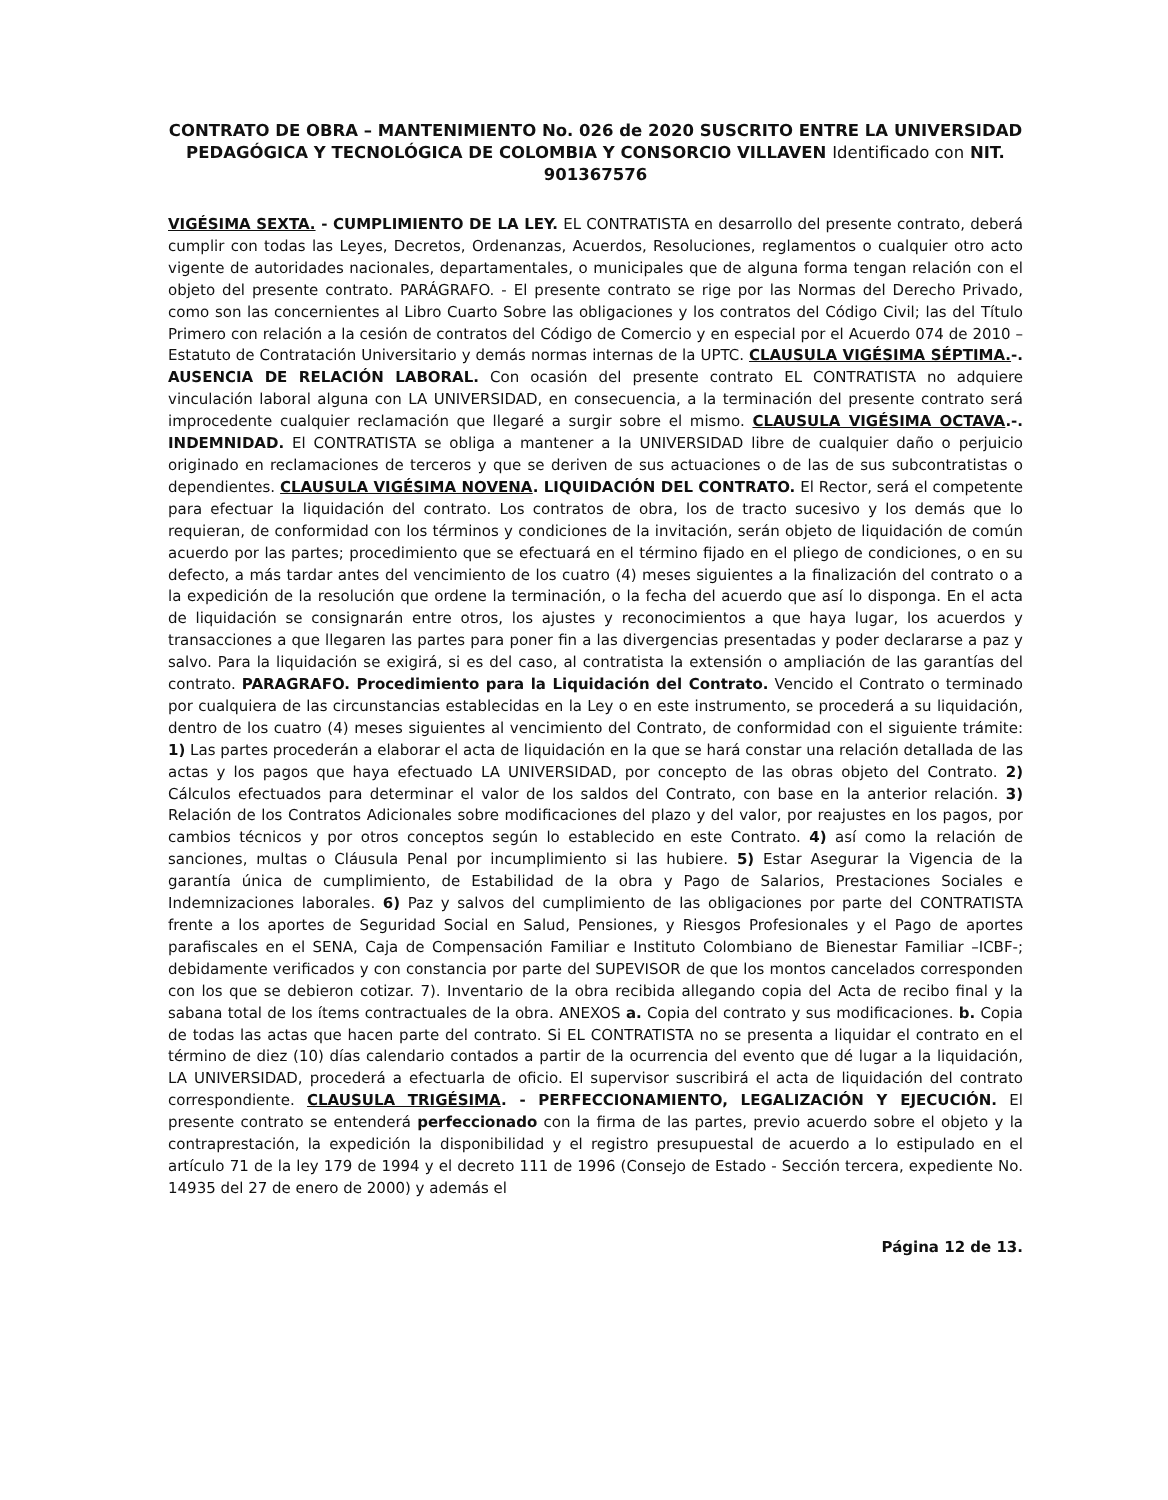CONTRATO DE OBRA – MANTENIMIENTO No. 026 de 2020 SUSCRITO ENTRE LA UNIVERSIDAD PEDAGÓGICA Y TECNOLÓGICA DE COLOMBIA Y CONSORCIO VILLAVEN Identificado con NIT. 901367576
VIGÉSIMA SEXTA. - CUMPLIMIENTO DE LA LEY. EL CONTRATISTA en desarrollo del presente contrato, deberá cumplir con todas las Leyes, Decretos, Ordenanzas, Acuerdos, Resoluciones, reglamentos o cualquier otro acto vigente de autoridades nacionales, departamentales, o municipales que de alguna forma tengan relación con el objeto del presente contrato. PARÁGRAFO. - El presente contrato se rige por las Normas del Derecho Privado, como son las concernientes al Libro Cuarto Sobre las obligaciones y los contratos del Código Civil; las del Título Primero con relación a la cesión de contratos del Código de Comercio y en especial por el Acuerdo 074 de 2010 – Estatuto de Contratación Universitario y demás normas internas de la UPTC. CLAUSULA VIGÉSIMA SÉPTIMA.-. AUSENCIA DE RELACIÓN LABORAL. Con ocasión del presente contrato EL CONTRATISTA no adquiere vinculación laboral alguna con LA UNIVERSIDAD, en consecuencia, a la terminación del presente contrato será improcedente cualquier reclamación que llegaré a surgir sobre el mismo. CLAUSULA VIGÉSIMA OCTAVA.-. INDEMNIDAD. El CONTRATISTA se obliga a mantener a la UNIVERSIDAD libre de cualquier daño o perjuicio originado en reclamaciones de terceros y que se deriven de sus actuaciones o de las de sus subcontratistas o dependientes. CLAUSULA VIGÉSIMA NOVENA. LIQUIDACIÓN DEL CONTRATO. El Rector, será el competente para efectuar la liquidación del contrato. Los contratos de obra, los de tracto sucesivo y los demás que lo requieran, de conformidad con los términos y condiciones de la invitación, serán objeto de liquidación de común acuerdo por las partes; procedimiento que se efectuará en el término fijado en el pliego de condiciones, o en su defecto, a más tardar antes del vencimiento de los cuatro (4) meses siguientes a la finalización del contrato o a la expedición de la resolución que ordene la terminación, o la fecha del acuerdo que así lo disponga. En el acta de liquidación se consignarán entre otros, los ajustes y reconocimientos a que haya lugar, los acuerdos y transacciones a que llegaren las partes para poner fin a las divergencias presentadas y poder declararse a paz y salvo. Para la liquidación se exigirá, si es del caso, al contratista la extensión o ampliación de las garantías del contrato. PARAGRAFO. Procedimiento para la Liquidación del Contrato. Vencido el Contrato o terminado por cualquiera de las circunstancias establecidas en la Ley o en este instrumento, se procederá a su liquidación, dentro de los cuatro (4) meses siguientes al vencimiento del Contrato, de conformidad con el siguiente trámite: 1) Las partes procederán a elaborar el acta de liquidación en la que se hará constar una relación detallada de las actas y los pagos que haya efectuado LA UNIVERSIDAD, por concepto de las obras objeto del Contrato. 2) Cálculos efectuados para determinar el valor de los saldos del Contrato, con base en la anterior relación. 3) Relación de los Contratos Adicionales sobre modificaciones del plazo y del valor, por reajustes en los pagos, por cambios técnicos y por otros conceptos según lo establecido en este Contrato. 4) así como la relación de sanciones, multas o Cláusula Penal por incumplimiento si las hubiere. 5) Estar Asegurar la Vigencia de la garantía única de cumplimiento, de Estabilidad de la obra y Pago de Salarios, Prestaciones Sociales e Indemnizaciones laborales. 6) Paz y salvos del cumplimiento de las obligaciones por parte del CONTRATISTA frente a los aportes de Seguridad Social en Salud, Pensiones, y Riesgos Profesionales y el Pago de aportes parafiscales en el SENA, Caja de Compensación Familiar e Instituto Colombiano de Bienestar Familiar –ICBF-; debidamente verificados y con constancia por parte del SUPEVISOR de que los montos cancelados corresponden con los que se debieron cotizar. 7). Inventario de la obra recibida allegando copia del Acta de recibo final y la sabana total de los ítems contractuales de la obra. ANEXOS a. Copia del contrato y sus modificaciones. b. Copia de todas las actas que hacen parte del contrato. Si EL CONTRATISTA no se presenta a liquidar el contrato en el término de diez (10) días calendario contados a partir de la ocurrencia del evento que dé lugar a la liquidación, LA UNIVERSIDAD, procederá a efectuarla de oficio. El supervisor suscribirá el acta de liquidación del contrato correspondiente. CLAUSULA TRIGÉSIMA. - PERFECCIONAMIENTO, LEGALIZACIÓN Y EJECUCIÓN. El presente contrato se entenderá perfeccionado con la firma de las partes, previo acuerdo sobre el objeto y la contraprestación, la expedición la disponibilidad y el registro presupuestal de acuerdo a lo estipulado en el artículo 71 de la ley 179 de 1994 y el decreto 111 de 1996 (Consejo de Estado - Sección tercera, expediente No. 14935 del 27 de enero de 2000) y además el
Página 12 de 13.